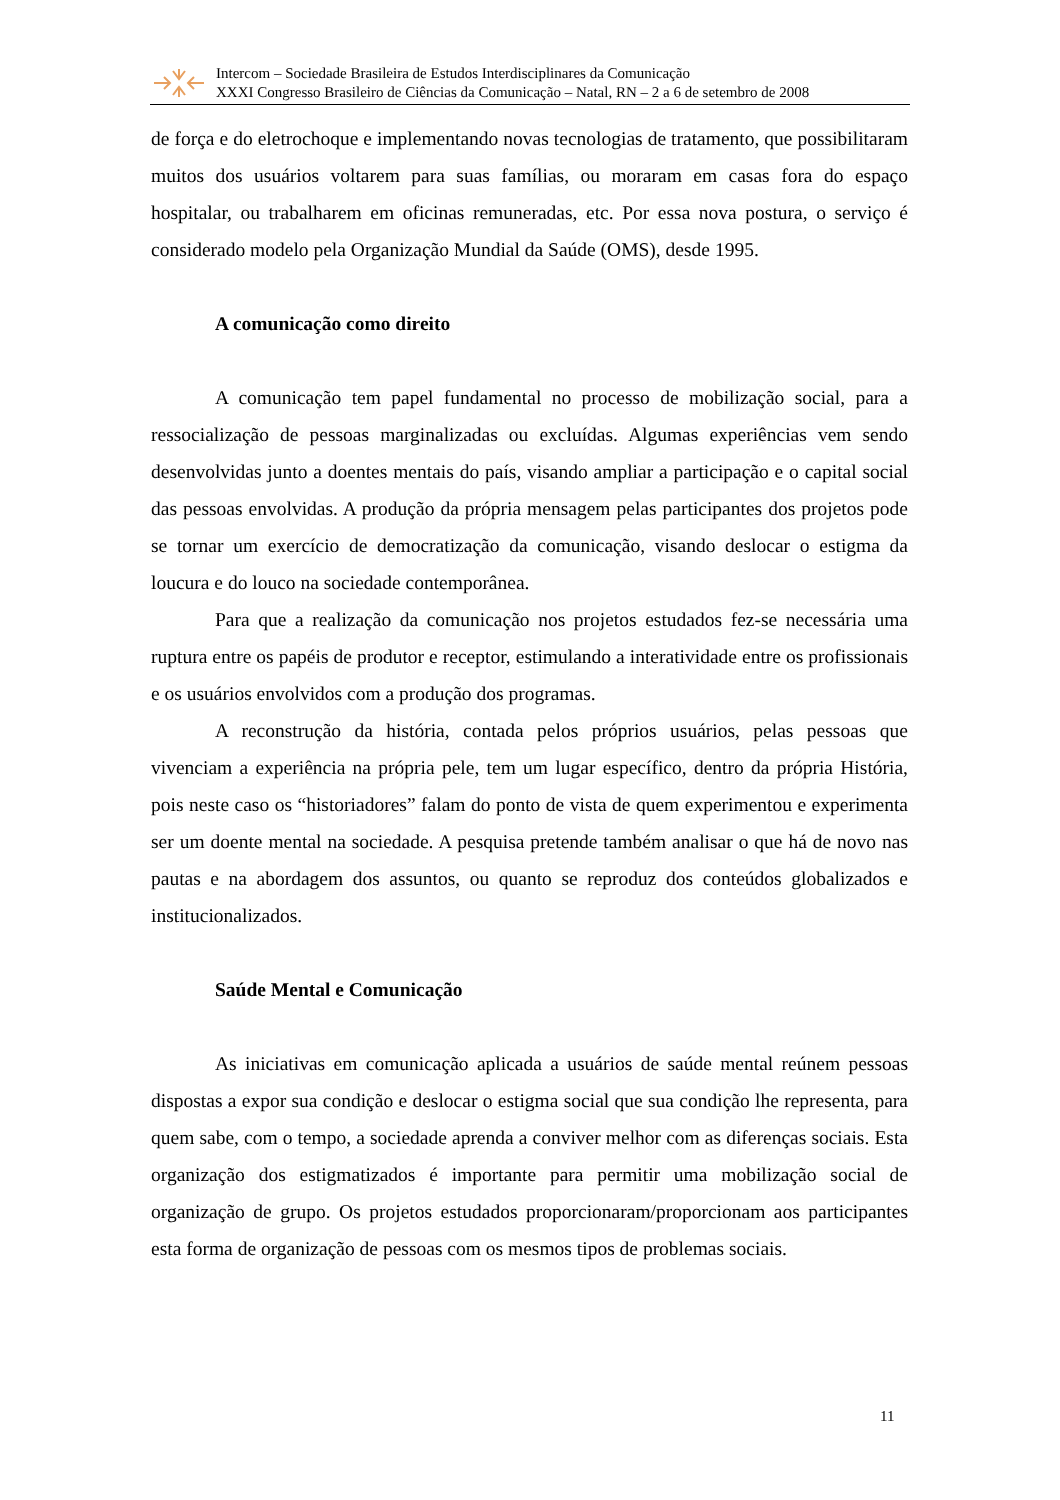Intercom – Sociedade Brasileira de Estudos Interdisciplinares da Comunicação
XXXI Congresso Brasileiro de Ciências da Comunicação – Natal, RN – 2 a 6 de setembro de 2008
de força e do eletrochoque e implementando novas tecnologias de tratamento, que possibilitaram muitos dos usuários voltarem para suas famílias, ou moraram em casas fora do espaço hospitalar, ou trabalharem em oficinas remuneradas, etc. Por essa nova postura, o serviço é considerado modelo pela Organização Mundial da Saúde (OMS), desde 1995.
A comunicação como direito
A comunicação tem papel fundamental no processo de mobilização social, para a ressocialização de pessoas marginalizadas ou excluídas. Algumas experiências vem sendo desenvolvidas junto a doentes mentais do país, visando ampliar a participação e o capital social das pessoas envolvidas. A produção da própria mensagem pelas participantes dos projetos pode se tornar um exercício de democratização da comunicação, visando deslocar o estigma da loucura e do louco na sociedade contemporânea.
Para que a realização da comunicação nos projetos estudados fez-se necessária uma ruptura entre os papéis de produtor e receptor, estimulando a interatividade entre os profissionais e os usuários envolvidos com a produção dos programas.
A reconstrução da história, contada pelos próprios usuários, pelas pessoas que vivenciam a experiência na própria pele, tem um lugar específico, dentro da própria História, pois neste caso os “historiadores” falam do ponto de vista de quem experimentou e experimenta ser um doente mental na sociedade. A pesquisa pretende também analisar o que há de novo nas pautas e na abordagem dos assuntos, ou quanto se reproduz dos conteúdos globalizados e institucionalizados.
Saúde Mental e Comunicação
As iniciativas em comunicação aplicada a usuários de saúde mental reúnem pessoas dispostas a expor sua condição e deslocar o estigma social que sua condição lhe representa, para quem sabe, com o tempo, a sociedade aprenda a conviver melhor com as diferenças sociais. Esta organização dos estigmatizados é importante para permitir uma mobilização social de organização de grupo. Os projetos estudados proporcionaram/proporcionam aos participantes esta forma de organização de pessoas com os mesmos tipos de problemas sociais.
11